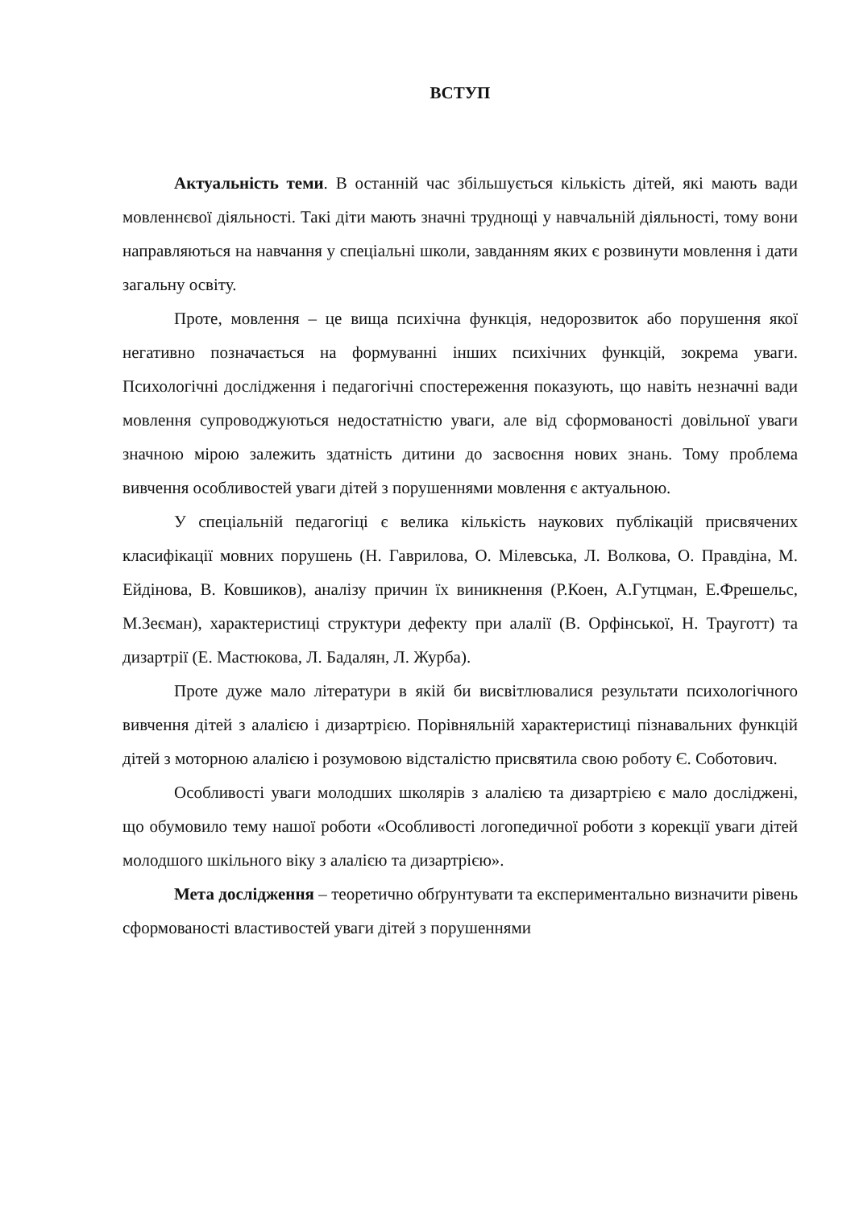ВСТУП
Актуальність теми. В останній час збільшується кількість дітей, які мають вади мовленнєвої діяльності. Такі діти мають значні труднощі у навчальній діяльності, тому вони направляються на навчання у спеціальні школи, завданням яких є розвинути мовлення і дати загальну освіту.
Проте, мовлення – це вища психічна функція, недорозвиток або порушення якої негативно позначається на формуванні інших психічних функцій, зокрема уваги. Психологічні дослідження і педагогічні спостереження показують, що навіть незначні вади мовлення супроводжуються недостатністю уваги, але від сформованості довільної уваги значною мірою залежить здатність дитини до засвоєння нових знань. Тому проблема вивчення особливостей уваги дітей з порушеннями мовлення є актуальною.
У спеціальній педагогіці є велика кількість наукових публікацій присвячених класифікації мовних порушень (Н. Гаврилова, О. Мілевська, Л. Волкова, О. Правдіна, М. Ейдінова, В. Ковшиков), аналізу причин їх виникнення (Р.Коен, А.Гутцман, Е.Фрешельс, М.Зеєман), характеристиці структури дефекту при алалії (В. Орфінської, Н. Трауготт) та дизартрії (Е. Мастюкова, Л. Бадалян, Л. Журба).
Проте дуже мало літератури в якій би висвітлювалися результати психологічного вивчення дітей з алалією і дизартрією. Порівняльній характеристиці пізнавальних функцій дітей з моторною алалією і розумовою відсталістю присвятила свою роботу Є. Соботович.
Особливості уваги молодших школярів з алалією та дизартрією є мало досліджені, що обумовило тему нашої роботи «Особливості логопедичної роботи з корекції уваги дітей молодшого шкільного віку з алалією та дизартрією».
Мета дослідження – теоретично обґрунтувати та експериментально визначити рівень сформованості властивостей уваги дітей з порушеннями